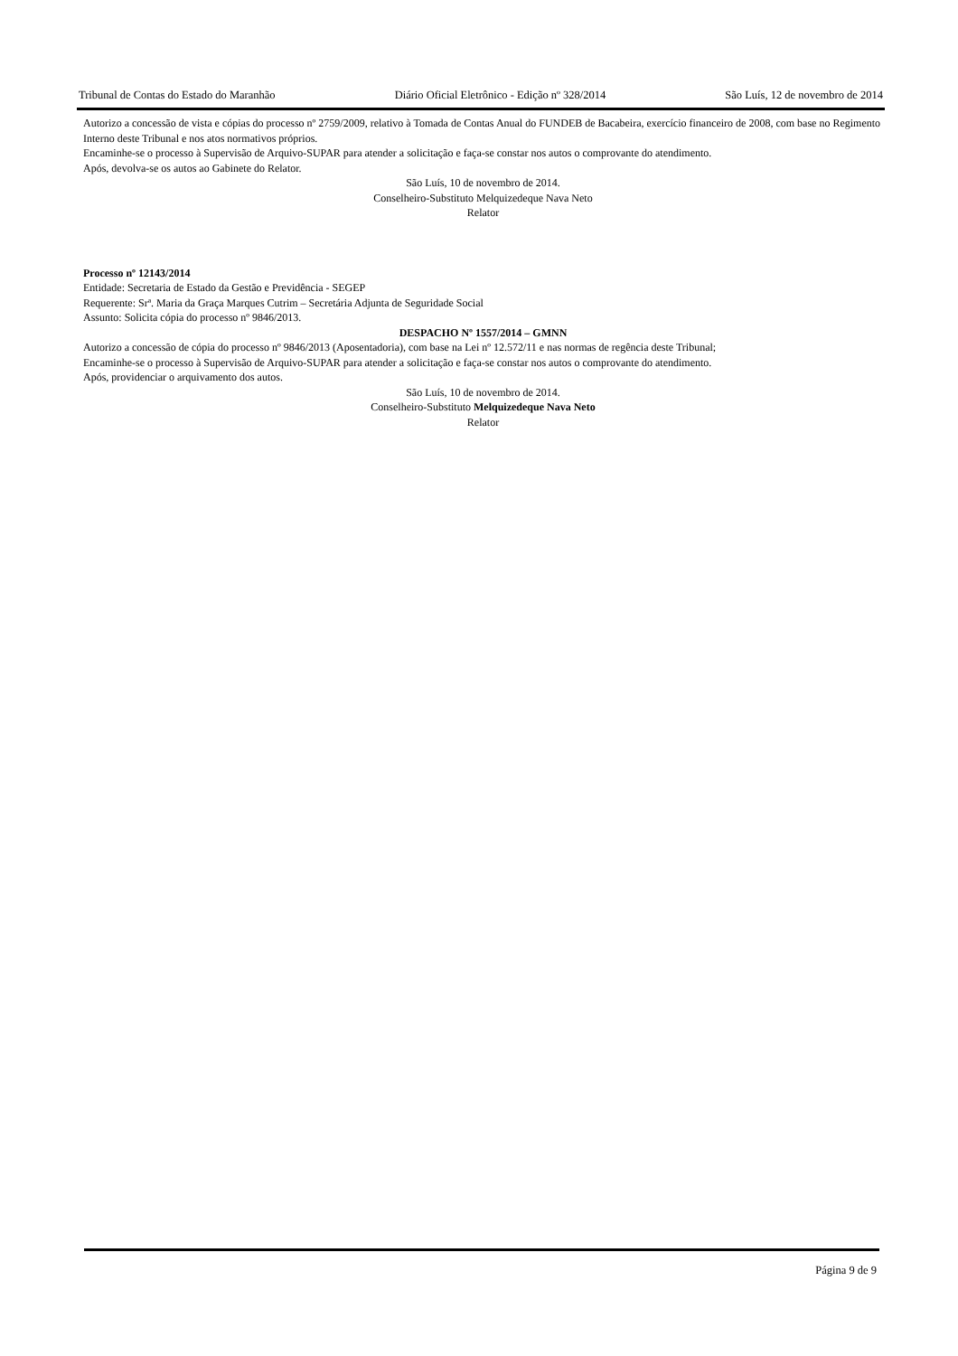Tribunal de Contas do Estado do Maranhão Diário Oficial Eletrônico - Edição nº 328/2014 São Luís, 12 de novembro de 2014
Autorizo a concessão de vista e cópias do processo nº 2759/2009, relativo à Tomada de Contas Anual do FUNDEB de Bacabeira, exercício financeiro de 2008, com base no Regimento Interno deste Tribunal e nos atos normativos próprios.
Encaminhe-se o processo à Supervisão de Arquivo-SUPAR para atender a solicitação e faça-se constar nos autos o comprovante do atendimento.
Após, devolva-se os autos ao Gabinete do Relator.
São Luís, 10 de novembro de 2014.
Conselheiro-Substituto Melquizedeque Nava Neto
Relator
Processo nº 12143/2014
Entidade: Secretaria de Estado da Gestão e Previdência - SEGEP
Requerente: Srª. Maria da Graça Marques Cutrim – Secretária Adjunta de Seguridade Social
Assunto: Solicita cópia do processo nº 9846/2013.
DESPACHO Nº 1557/2014 – GMNN
Autorizo a concessão de cópia do processo nº 9846/2013 (Aposentadoria), com base na Lei nº 12.572/11 e nas normas de regência deste Tribunal;
Encaminhe-se o processo à Supervisão de Arquivo-SUPAR para atender a solicitação e faça-se constar nos autos o comprovante do atendimento.
Após, providenciar o arquivamento dos autos.
São Luís, 10 de novembro de 2014.
Conselheiro-Substituto Melquizedeque Nava Neto
Relator
Página 9 de 9